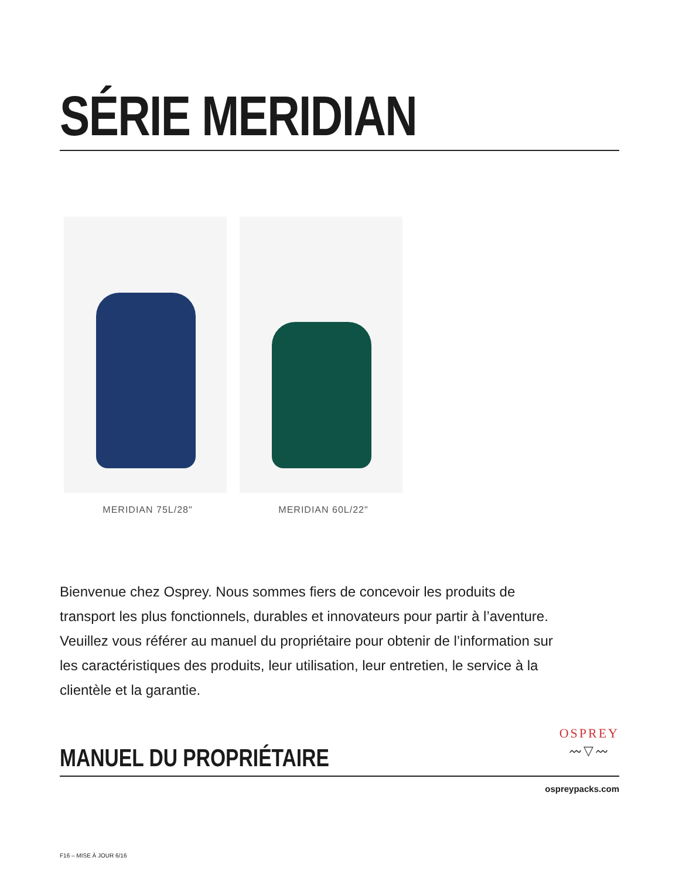SÉRIE MERIDIAN
MERIDIAN 75L/28" MERIDIAN 60L/22"
Bienvenue chez Osprey. Nous sommes fiers de concevoir les produits de transport les plus fonctionnels, durables et innovateurs pour partir à l’aventure. Veuillez vous référer au manuel du propriétaire pour obtenir de l’information sur les caractéristiques des produits, leur utilisation, leur entretien, le service à la clientèle et la garantie.
MANUEL DU PROPRIÉTAIRE
OSPREY
〰︎▽〰︎
ospreypacks.com
F16 – MISE À JOUR 6/16